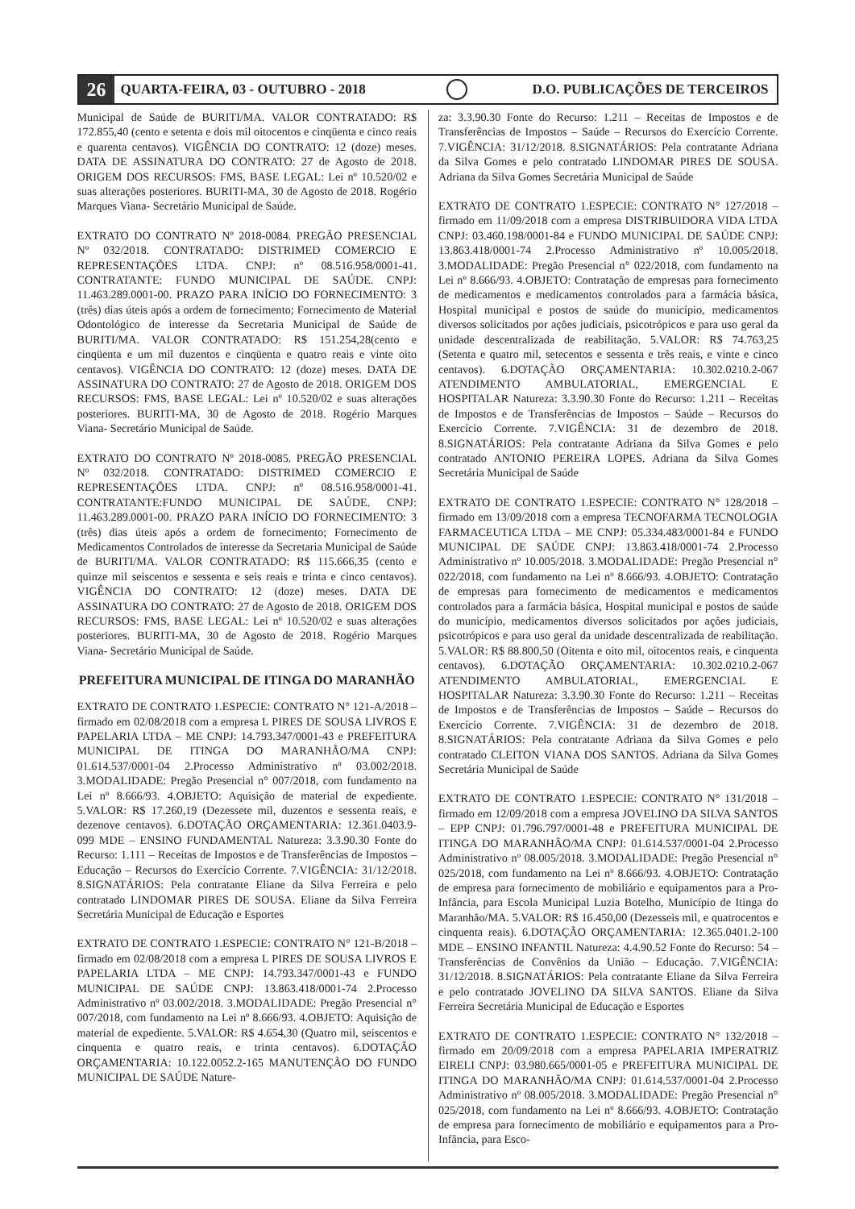26 QUARTA-FEIRA, 03 - OUTUBRO - 2018 D.O. PUBLICAÇÕES DE TERCEIROS
Municipal de Saúde de BURITI/MA. VALOR CONTRATADO: R$ 172.855,40 (cento e setenta e dois mil oitocentos e cinqüenta e cinco reais e quarenta centavos). VIGÊNCIA DO CONTRATO: 12 (doze) meses. DATA DE ASSINATURA DO CONTRATO: 27 de Agosto de 2018. ORIGEM DOS RECURSOS: FMS, BASE LEGAL: Lei nº 10.520/02 e suas alterações posteriores. BURITI-MA, 30 de Agosto de 2018. Rogério Marques Viana- Secretário Municipal de Saúde.
EXTRATO DO CONTRATO Nº 2018-0084. PREGÃO PRESENCIAL Nº 032/2018. CONTRATADO: DISTRIMED COMERCIO E REPRESENTAÇÕES LTDA. CNPJ: nº 08.516.958/0001-41. CONTRATANTE: FUNDO MUNICIPAL DE SAÚDE. CNPJ: 11.463.289.0001-00. PRAZO PARA INÍCIO DO FORNECIMENTO: 3 (três) dias úteis após a ordem de fornecimento; Fornecimento de Material Odontológico de interesse da Secretaria Municipal de Saúde de BURITI/MA. VALOR CONTRATADO: R$ 151.254,28(cento e cinqüenta e um mil duzentos e cinqüenta e quatro reais e vinte oito centavos). VIGÊNCIA DO CONTRATO: 12 (doze) meses. DATA DE ASSINATURA DO CONTRATO: 27 de Agosto de 2018. ORIGEM DOS RECURSOS: FMS, BASE LEGAL: Lei nº 10.520/02 e suas alterações posteriores. BURITI-MA, 30 de Agosto de 2018. Rogério Marques Viana- Secretário Municipal de Saúde.
EXTRATO DO CONTRATO Nº 2018-0085. PREGÃO PRESENCIAL Nº 032/2018. CONTRATADO: DISTRIMED COMERCIO E REPRESENTAÇÕES LTDA. CNPJ: nº 08.516.958/0001-41. CONTRATANTE:FUNDO MUNICIPAL DE SAÚDE. CNPJ: 11.463.289.0001-00. PRAZO PARA INÍCIO DO FORNECIMENTO: 3 (três) dias úteis após a ordem de fornecimento; Fornecimento de Medicamentos Controlados de interesse da Secretaria Municipal de Saúde de BURITI/MA. VALOR CONTRATADO: R$ 115.666,35 (cento e quinze mil seiscentos e sessenta e seis reais e trinta e cinco centavos). VIGÊNCIA DO CONTRATO: 12 (doze) meses. DATA DE ASSINATURA DO CONTRATO: 27 de Agosto de 2018. ORIGEM DOS RECURSOS: FMS, BASE LEGAL: Lei nº 10.520/02 e suas alterações posteriores. BURITI-MA, 30 de Agosto de 2018. Rogério Marques Viana- Secretário Municipal de Saúde.
PREFEITURA MUNICIPAL DE ITINGA DO MARANHÃO
EXTRATO DE CONTRATO 1.ESPECIE: CONTRATO N° 121-A/2018 – firmado em 02/08/2018 com a empresa L PIRES DE SOUSA LIVROS E PAPELARIA LTDA – ME CNPJ: 14.793.347/0001-43 e PREFEITURA MUNICIPAL DE ITINGA DO MARANHÃO/MA CNPJ: 01.614.537/0001-04 2.Processo Administrativo nº 03.002/2018. 3.MODALIDADE: Pregão Presencial n° 007/2018, com fundamento na Lei nº 8.666/93. 4.OBJETO: Aquisição de material de expediente. 5.VALOR: R$ 17.260,19 (Dezessete mil, duzentos e sessenta reais, e dezenove centavos). 6.DOTAÇÃO ORÇAMENTARIA: 12.361.0403.9-099 MDE – ENSINO FUNDAMENTAL Natureza: 3.3.90.30 Fonte do Recurso: 1.111 – Receitas de Impostos e de Transferências de Impostos – Educação – Recursos do Exercício Corrente. 7.VIGÊNCIA: 31/12/2018. 8.SIGNATÁRIOS: Pela contratante Eliane da Silva Ferreira e pelo contratado LINDOMAR PIRES DE SOUSA. Eliane da Silva Ferreira Secretária Municipal de Educação e Esportes
EXTRATO DE CONTRATO 1.ESPECIE: CONTRATO N° 121-B/2018 – firmado em 02/08/2018 com a empresa L PIRES DE SOUSA LIVROS E PAPELARIA LTDA – ME CNPJ: 14.793.347/0001-43 e FUNDO MUNICIPAL DE SAÚDE CNPJ: 13.863.418/0001-74 2.Processo Administrativo nº 03.002/2018. 3.MODALIDADE: Pregão Presencial n° 007/2018, com fundamento na Lei nº 8.666/93. 4.OBJETO: Aquisição de material de expediente. 5.VALOR: R$ 4.654,30 (Quatro mil, seiscentos e cinquenta e quatro reais, e trinta centavos). 6.DOTAÇÃO ORÇAMENTARIA: 10.122.0052.2-165 MANUTENÇÃO DO FUNDO MUNICIPAL DE SAÚDE Nature-
za: 3.3.90.30 Fonte do Recurso: 1.211 – Receitas de Impostos e de Transferências de Impostos – Saúde – Recursos do Exercício Corrente. 7.VIGÊNCIA: 31/12/2018. 8.SIGNATÁRIOS: Pela contratante Adriana da Silva Gomes e pelo contratado LINDOMAR PIRES DE SOUSA. Adriana da Silva Gomes Secretária Municipal de Saúde
EXTRATO DE CONTRATO 1.ESPECIE: CONTRATO N° 127/2018 – firmado em 11/09/2018 com a empresa DISTRIBUIDORA VIDA LTDA CNPJ: 03.460.198/0001-84 e FUNDO MUNICIPAL DE SAÚDE CNPJ: 13.863.418/0001-74 2.Processo Administrativo nº 10.005/2018. 3.MODALIDADE: Pregão Presencial n° 022/2018, com fundamento na Lei nº 8.666/93. 4.OBJETO: Contratação de empresas para fornecimento de medicamentos e medicamentos controlados para a farmácia básica, Hospital municipal e postos de saúde do município, medicamentos diversos solicitados por ações judiciais, psicotrópicos e para uso geral da unidade descentralizada de reabilitação. 5.VALOR: R$ 74.763,25 (Setenta e quatro mil, setecentos e sessenta e três reais, e vinte e cinco centavos). 6.DOTAÇÃO ORÇAMENTARIA: 10.302.0210.2-067 ATENDIMENTO AMBULATORIAL, EMERGENCIAL E HOSPITALAR Natureza: 3.3.90.30 Fonte do Recurso: 1.211 – Receitas de Impostos e de Transferências de Impostos – Saúde – Recursos do Exercício Corrente. 7.VIGÊNCIA: 31 de dezembro de 2018. 8.SIGNATÁRIOS: Pela contratante Adriana da Silva Gomes e pelo contratado ANTONIO PEREIRA LOPES. Adriana da Silva Gomes Secretária Municipal de Saúde
EXTRATO DE CONTRATO 1.ESPECIE: CONTRATO N° 128/2018 – firmado em 13/09/2018 com a empresa TECNOFARMA TECNOLOGIA FARMACEUTICA LTDA – ME CNPJ: 05.334.483/0001-84 e FUNDO MUNICIPAL DE SAÚDE CNPJ: 13.863.418/0001-74 2.Processo Administrativo nº 10.005/2018. 3.MODALIDADE: Pregão Presencial n° 022/2018, com fundamento na Lei nº 8.666/93. 4.OBJETO: Contratação de empresas para fornecimento de medicamentos e medicamentos controlados para a farmácia básica, Hospital municipal e postos de saúde do município, medicamentos diversos solicitados por ações judiciais, psicotrópicos e para uso geral da unidade descentralizada de reabilitação. 5.VALOR: R$ 88.800,50 (Oitenta e oito mil, oitocentos reais, e cinquenta centavos). 6.DOTAÇÃO ORÇAMENTARIA: 10.302.0210.2-067 ATENDIMENTO AMBULATORIAL, EMERGENCIAL E HOSPITALAR Natureza: 3.3.90.30 Fonte do Recurso: 1.211 – Receitas de Impostos e de Transferências de Impostos – Saúde – Recursos do Exercício Corrente. 7.VIGÊNCIA: 31 de dezembro de 2018. 8.SIGNATÁRIOS: Pela contratante Adriana da Silva Gomes e pelo contratado CLEITON VIANA DOS SANTOS. Adriana da Silva Gomes Secretária Municipal de Saúde
EXTRATO DE CONTRATO 1.ESPECIE: CONTRATO N° 131/2018 – firmado em 12/09/2018 com a empresa JOVELINO DA SILVA SANTOS – EPP CNPJ: 01.796.797/0001-48 e PREFEITURA MUNICIPAL DE ITINGA DO MARANHÃO/MA CNPJ: 01.614.537/0001-04 2.Processo Administrativo nº 08.005/2018. 3.MODALIDADE: Pregão Presencial n° 025/2018, com fundamento na Lei nº 8.666/93. 4.OBJETO: Contratação de empresa para fornecimento de mobiliário e equipamentos para a Pro-Infância, para Escola Municipal Luzia Botelho, Município de Itinga do Maranhão/MA. 5.VALOR: R$ 16.450,00 (Dezesseis mil, e quatrocentos e cinquenta reais). 6.DOTAÇÃO ORÇAMENTARIA: 12.365.0401.2-100 MDE – ENSINO INFANTIL Natureza: 4.4.90.52 Fonte do Recurso: 54 – Transferências de Convênios da União – Educação. 7.VIGÊNCIA: 31/12/2018. 8.SIGNATÁRIOS: Pela contratante Eliane da Silva Ferreira e pelo contratado JOVELINO DA SILVA SANTOS. Eliane da Silva Ferreira Secretária Municipal de Educação e Esportes
EXTRATO DE CONTRATO 1.ESPECIE: CONTRATO N° 132/2018 – firmado em 20/09/2018 com a empresa PAPELARIA IMPERATRIZ EIRELI CNPJ: 03.980.665/0001-05 e PREFEITURA MUNICIPAL DE ITINGA DO MARANHÃO/MA CNPJ: 01.614.537/0001-04 2.Processo Administrativo nº 08.005/2018. 3.MODALIDADE: Pregão Presencial n° 025/2018, com fundamento na Lei nº 8.666/93. 4.OBJETO: Contratação de empresa para fornecimento de mobiliário e equipamentos para a Pro-Infância, para Esco-